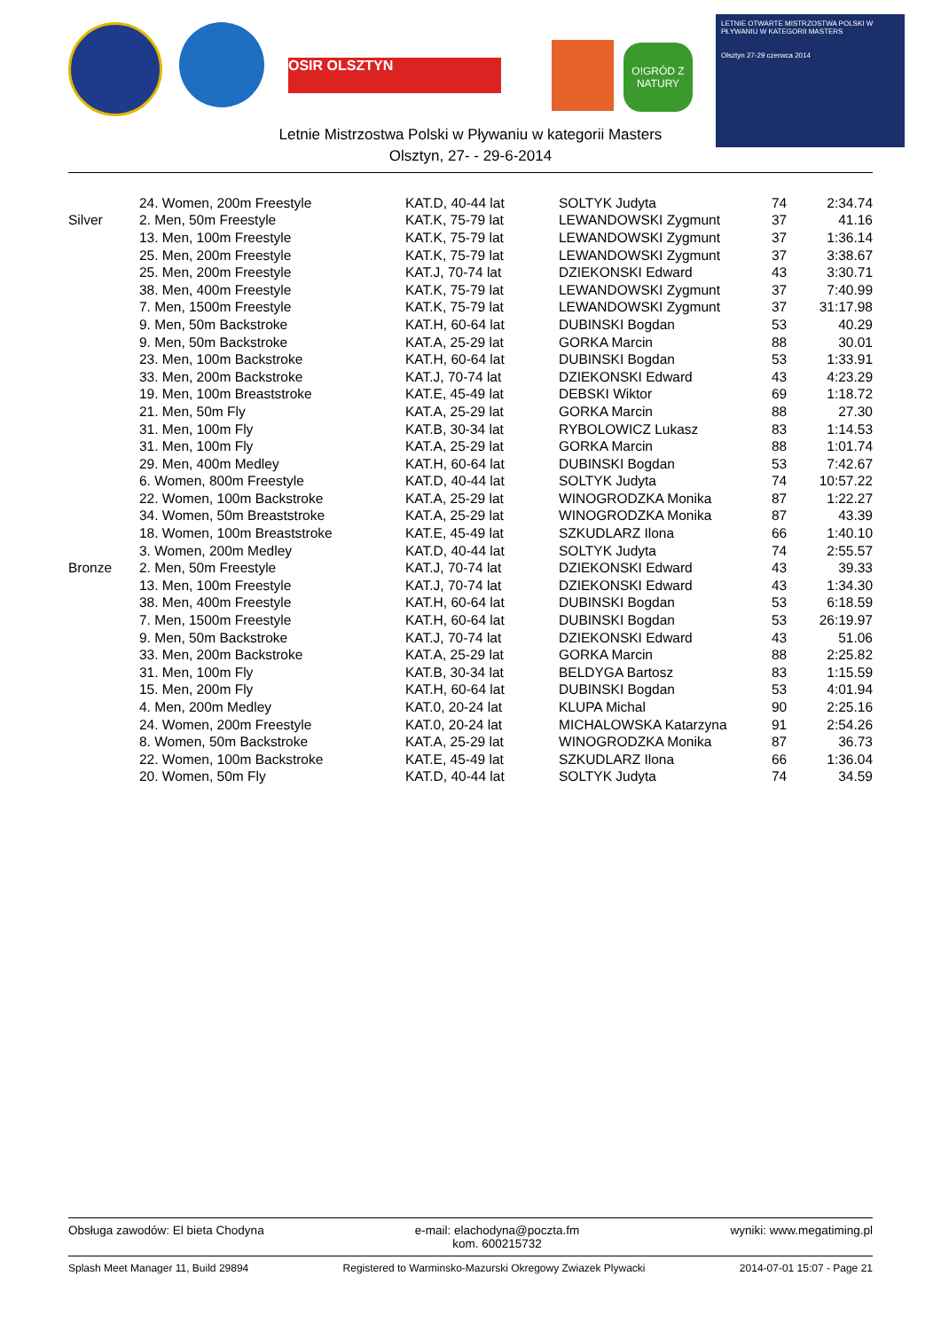OSIR OLSZTYN
O!GRÓD Z NATURY
LETNIE OTWARTE MISTRZOSTWA POLSKI W PŁYWANIU W KATEGORII MASTERS
Olsztyn 27-29 czerwca 2014
Letnie Mistrzostwa Polski w Pływaniu w kategorii Masters
Olsztyn, 27- - 29-6-2014
| | 24. Women, 200m Freestyle | KAT.D, 40-44 lat | SOLTYK Judyta | 74 | 2:34.74 |
| Silver | 2. Men, 50m Freestyle | KAT.K, 75-79 lat | LEWANDOWSKI Zygmunt | 37 | 41.16 |
| | 13. Men, 100m Freestyle | KAT.K, 75-79 lat | LEWANDOWSKI Zygmunt | 37 | 1:36.14 |
| | 25. Men, 200m Freestyle | KAT.K, 75-79 lat | LEWANDOWSKI Zygmunt | 37 | 3:38.67 |
| | 25. Men, 200m Freestyle | KAT.J, 70-74 lat | DZIEKONSKI Edward | 43 | 3:30.71 |
| | 38. Men, 400m Freestyle | KAT.K, 75-79 lat | LEWANDOWSKI Zygmunt | 37 | 7:40.99 |
| | 7. Men, 1500m Freestyle | KAT.K, 75-79 lat | LEWANDOWSKI Zygmunt | 37 | 31:17.98 |
| | 9. Men, 50m Backstroke | KAT.H, 60-64 lat | DUBINSKI Bogdan | 53 | 40.29 |
| | 9. Men, 50m Backstroke | KAT.A, 25-29 lat | GORKA Marcin | 88 | 30.01 |
| | 23. Men, 100m Backstroke | KAT.H, 60-64 lat | DUBINSKI Bogdan | 53 | 1:33.91 |
| | 33. Men, 200m Backstroke | KAT.J, 70-74 lat | DZIEKONSKI Edward | 43 | 4:23.29 |
| | 19. Men, 100m Breaststroke | KAT.E, 45-49 lat | DEBSKI Wiktor | 69 | 1:18.72 |
| | 21. Men, 50m Fly | KAT.A, 25-29 lat | GORKA Marcin | 88 | 27.30 |
| | 31. Men, 100m Fly | KAT.B, 30-34 lat | RYBOLOWICZ Lukasz | 83 | 1:14.53 |
| | 31. Men, 100m Fly | KAT.A, 25-29 lat | GORKA Marcin | 88 | 1:01.74 |
| | 29. Men, 400m Medley | KAT.H, 60-64 lat | DUBINSKI Bogdan | 53 | 7:42.67 |
| | 6. Women, 800m Freestyle | KAT.D, 40-44 lat | SOLTYK Judyta | 74 | 10:57.22 |
| | 22. Women, 100m Backstroke | KAT.A, 25-29 lat | WINOGRODZKA Monika | 87 | 1:22.27 |
| | 34. Women, 50m Breaststroke | KAT.A, 25-29 lat | WINOGRODZKA Monika | 87 | 43.39 |
| | 18. Women, 100m Breaststroke | KAT.E, 45-49 lat | SZKUDLARZ Ilona | 66 | 1:40.10 |
| | 3. Women, 200m Medley | KAT.D, 40-44 lat | SOLTYK Judyta | 74 | 2:55.57 |
| Bronze | 2. Men, 50m Freestyle | KAT.J, 70-74 lat | DZIEKONSKI Edward | 43 | 39.33 |
| | 13. Men, 100m Freestyle | KAT.J, 70-74 lat | DZIEKONSKI Edward | 43 | 1:34.30 |
| | 38. Men, 400m Freestyle | KAT.H, 60-64 lat | DUBINSKI Bogdan | 53 | 6:18.59 |
| | 7. Men, 1500m Freestyle | KAT.H, 60-64 lat | DUBINSKI Bogdan | 53 | 26:19.97 |
| | 9. Men, 50m Backstroke | KAT.J, 70-74 lat | DZIEKONSKI Edward | 43 | 51.06 |
| | 33. Men, 200m Backstroke | KAT.A, 25-29 lat | GORKA Marcin | 88 | 2:25.82 |
| | 31. Men, 100m Fly | KAT.B, 30-34 lat | BELDYGA Bartosz | 83 | 1:15.59 |
| | 15. Men, 200m Fly | KAT.H, 60-64 lat | DUBINSKI Bogdan | 53 | 4:01.94 |
| | 4. Men, 200m Medley | KAT.0, 20-24 lat | KLUPA Michal | 90 | 2:25.16 |
| | 24. Women, 200m Freestyle | KAT.0, 20-24 lat | MICHALOWSKA Katarzyna | 91 | 2:54.26 |
| | 8. Women, 50m Backstroke | KAT.A, 25-29 lat | WINOGRODZKA Monika | 87 | 36.73 |
| | 22. Women, 100m Backstroke | KAT.E, 45-49 lat | SZKUDLARZ Ilona | 66 | 1:36.04 |
| | 20. Women, 50m Fly | KAT.D, 40-44 lat | SOLTYK Judyta | 74 | 34.59 |
Obsługa zawodów: El bieta Chodyna e-mail: elachodyna@poczta.fm
kom. 600215732 wyniki: www.megatiming.pl
Splash Meet Manager 11, Build 29894 Registered to Warminsko-Mazurski Okregowy Zwiazek Plywacki 2014-07-01 15:07 - Page 21